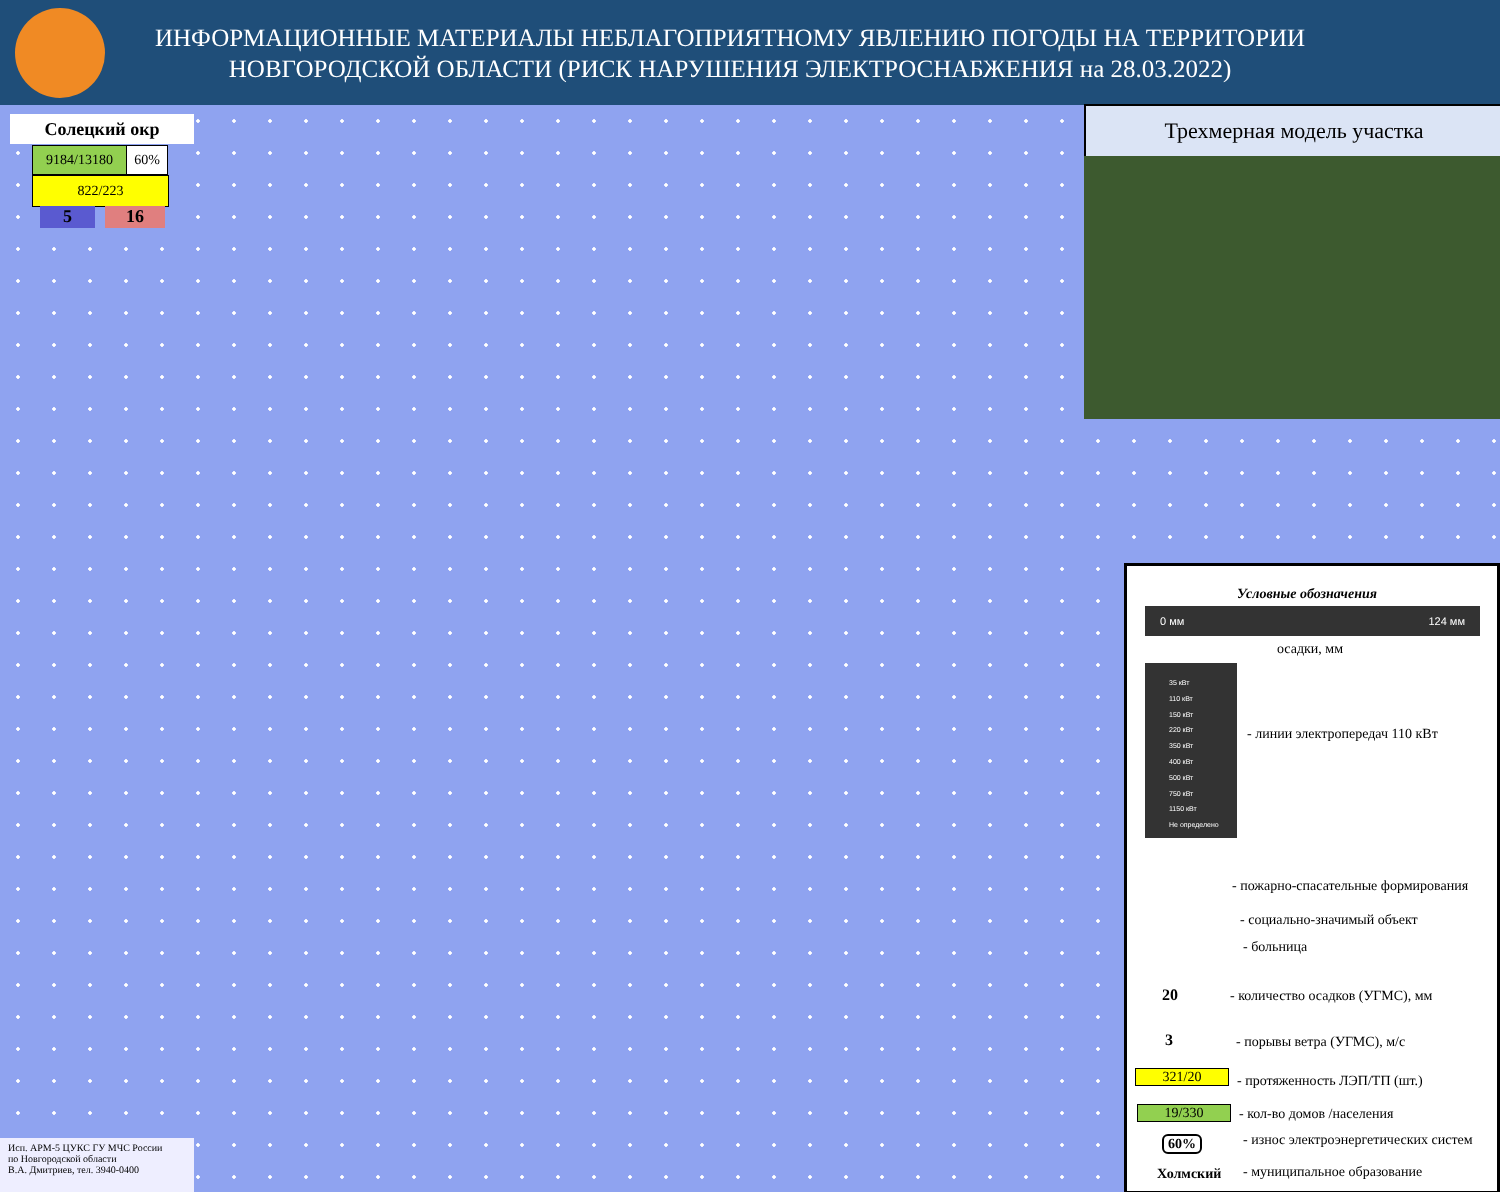ИНФОРМАЦИОННЫЕ МАТЕРИАЛЫ НЕБЛАГОПРИЯТНОМУ ЯВЛЕНИЮ ПОГОДЫ НА ТЕРРИТОРИИ
НОВГОРОДСКОЙ ОБЛАСТИ (РИСК НАРУШЕНИЯ ЭЛЕКТРОСНАБЖЕНИЯ на 28.03.2022)
Солецкий окр
9184/13180 60%
822/223
5 16
Трехмерная модель участка
Условные обозначения
0 мм 124 мм
осадки, мм
35 кВт
110 кВт
150 кВт
220 кВт
350 кВт
400 кВт
500 кВт
750 кВт
1150 кВт
Не определено
- линии электропередач 110 кВт
- пожарно-спасательные формирования
- социально-значимый объект
- больница
20
- количество осадков (УГМС), мм
3 - порывы ветра (УГМС), м/с
321/20 - протяженность ЛЭП/ТП (шт.)
19/330 - кол-во домов /населения
60%
- износ электроэнергетических систем
Холмский - муниципальное образование
Исп. АРМ-5 ЦУКС ГУ МЧС России
по Новгородской области
В.А. Дмитриев, тел. 3940-0400